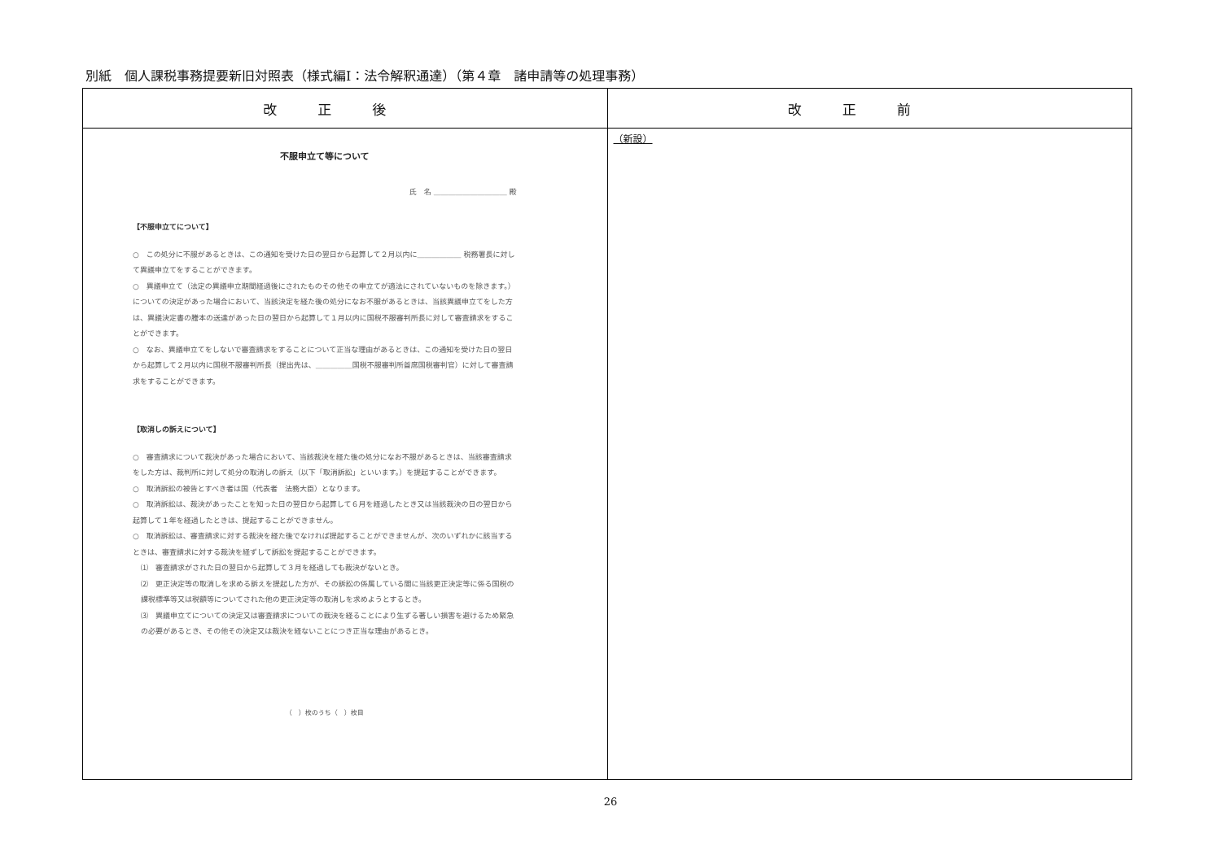別紙　個人課税事務提要新旧対照表（様式編Ⅰ：法令解釈通達）（第４章　諸申請等の処理事務）
| 改正後 | 改正前 |
| --- | --- |
| 不服申立て等について 氏 名 ＿＿＿＿＿＿＿＿＿＿ 殿 【不服申立てについて】 ○ この処分に不服があるときは、この通知を受けた日の翌日から起算して２月以内に＿＿＿＿＿＿ 税務署長に対して異議申立てをすることができます。 ○ 異議申立て（法定の異議申立期間経過後にされたものその他その申立てが適法にされていないものを除きます。）についての決定があった場合において、当該決定を経た後の処分になお不服があるときは、当該異議申立てをした方は、異議決定書の謄本の送達があった日の翌日から起算して１月以内に国税不服審判所長に対して審査請求をすることができます。 ○ なお、異議申立てをしないで審査請求をすることについて正当な理由があるときは、この通知を受けた日の翌日から起算して２月以内に国税不服審判所長（提出先は、＿＿＿＿＿国税不服審判所首席国税審判官）に対して審査請求をすることができます。 【取消しの訴えについて】 ○ 審査請求について裁決があった場合において、当該裁決を経た後の処分になお不服があるときは、当該審査請求をした方は、裁判所に対して処分の取消しの訴え（以下「取消訴訟」といいます。）を提起することができます。 ○ 取消訴訟の被告とすべき者は国（代表者 法務大臣）となります。 ○ 取消訴訟は、裁決があったことを知った日の翌日から起算して６月を経過したとき又は当該裁決の日の翌日から起算して１年を経過したときは、提起することができません。 ○ 取消訴訟は、審査請求に対する裁決を経た後でなければ提起することができませんが、次のいずれかに該当するときは、審査請求に対する裁決を経ずして訴訟を提起することができます。 ⑴ 審査請求がされた日の翌日から起算して３月を経過しても裁決がないとき。 ⑵ 更正決定等の取消しを求める訴えを提起した方が、その訴訟の係属している間に当該更正決定等に係る国税の課税標準等又は税額等についてされた他の更正決定等の取消しを求めようとするとき。 ⑶ 異議申立てについての決定又は審査請求についての裁決を経ることにより生ずる著しい損害を避けるため緊急の必要があるとき、その他その決定又は裁決を経ないことにつき正当な理由があるとき。 （ ）枚のうち（ ）枚目 | （新設） |
26